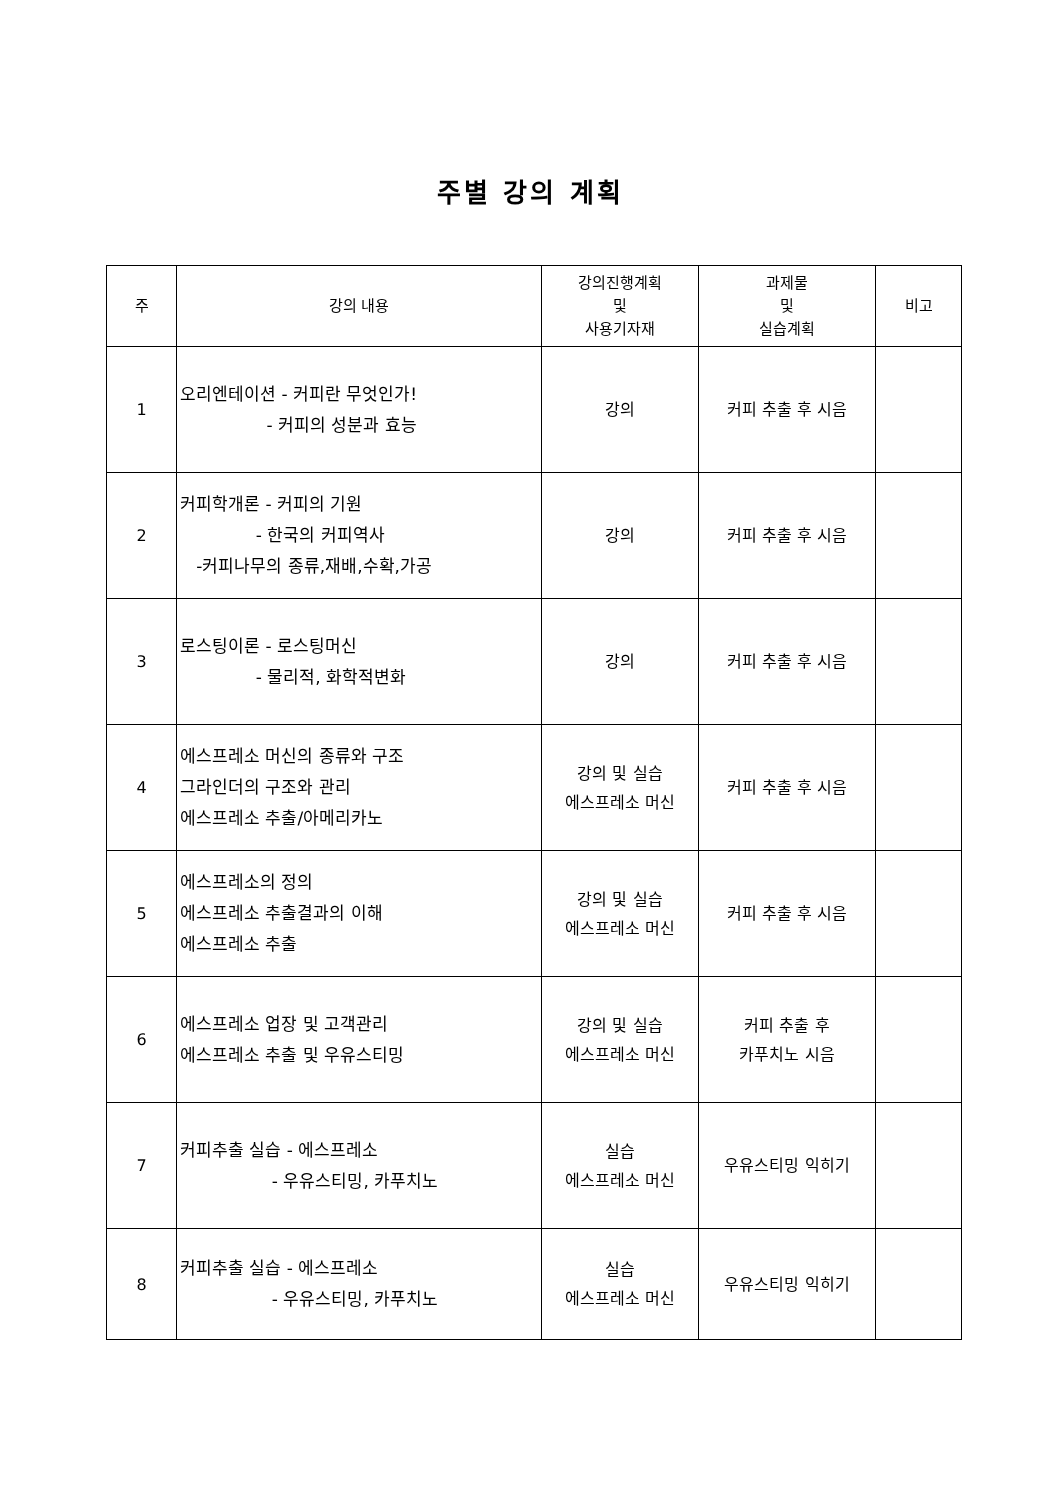주별 강의 계획
| 주 | 강의 내용 | 강의진행계획 및 사용기자재 | 과제물 및 실습계획 | 비고 |
| --- | --- | --- | --- | --- |
| 1 | 오리엔테이션 - 커피란 무엇인가! - 커피의 성분과 효능 | 강의 | 커피 추출 후 시음 | |
| 2 | 커피학개론 - 커피의 기원 - 한국의 커피역사 -커피나무의 종류,재배,수확,가공 | 강의 | 커피 추출 후 시음 | |
| 3 | 로스팅이론 - 로스팅머신 - 물리적, 화학적변화 | 강의 | 커피 추출 후 시음 | |
| 4 | 에스프레소 머신의 종류와 구조 그라인더의 구조와 관리 에스프레소 추출/아메리카노 | 강의 및 실습 에스프레소 머신 | 커피 추출 후 시음 | |
| 5 | 에스프레소의 정의 에스프레소 추출결과의 이해 에스프레소 추출 | 강의 및 실습 에스프레소 머신 | 커피 추출 후 시음 | |
| 6 | 에스프레소 업장 및 고객관리 에스프레소 추출 및 우유스티밍 | 강의 및 실습 에스프레소 머신 | 커피 추출 후 카푸치노 시음 | |
| 7 | 커피추출 실습 - 에스프레소 - 우유스티밍, 카푸치노 | 실습 에스프레소 머신 | 우유스티밍 익히기 | |
| 8 | 커피추출 실습 - 에스프레소 - 우유스티밍, 카푸치노 | 실습 에스프레소 머신 | 우유스티밍 익히기 | |